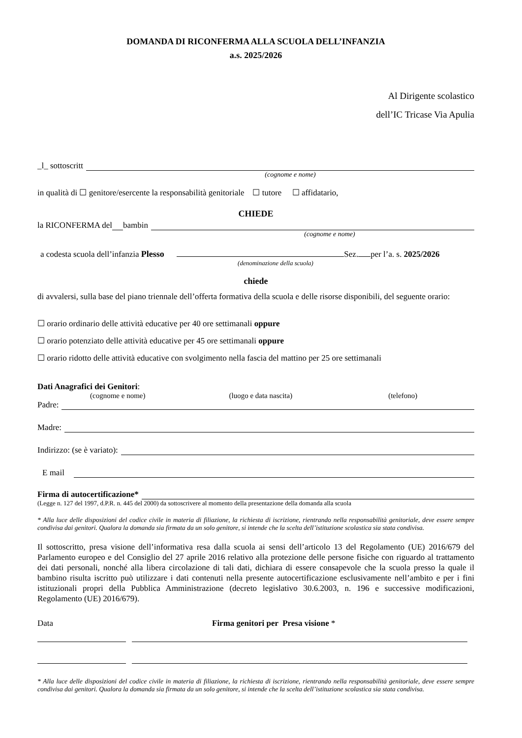DOMANDA DI RICONFERMA ALLA SCUOLA DELL’INFANZIA
a.s. 2025/2026
Al Dirigente scolastico
dell’IC Tricase Via Apulia
_l_ sottoscritt
(cognome e nome)
in qualità di ☐ genitore/esercente la responsabilità genitoriale ☐ tutore ☐ affidatario,
CHIEDE
la RICONFERMA del bambin
(cognome e nome)
a codesta scuola dell’infanzia Plesso Sez. per l’a. s. 2025/2026
(denominazione della scuola)
chiede
di avvalersi, sulla base del piano triennale dell’offerta formativa della scuola e delle risorse disponibili, del seguente orario:
☐ orario ordinario delle attività educative per 40 ore settimanali oppure
☐ orario potenziato delle attività educative per 45 ore settimanali oppure
☐ orario ridotto delle attività educative con svolgimento nella fascia del mattino per 25 ore settimanali
Dati Anagrafici dei Genitori:
(cognome e nome) (luogo e data nascita) (telefono)
Padre:
Madre:
Indirizzo: (se è variato):
E mail
Firma di autocertificazione*
(Legge n. 127 del 1997, d.P.R. n. 445 del 2000) da sottoscrivere al momento della presentazione della domanda alla scuola
* Alla luce delle disposizioni del codice civile in materia di filiazione, la richiesta di iscrizione, rientrando nella responsabilità genitoriale, deve essere sempre condivisa dai genitori. Qualora la domanda sia firmata da un solo genitore, si intende che la scelta dell’istituzione scolastica sia stata condivisa.
Il sottoscritto, presa visione dell’informativa resa dalla scuola ai sensi dell’articolo 13 del Regolamento (UE) 2016/679 del Parlamento europeo e del Consiglio del 27 aprile 2016 relativo alla protezione delle persone fisiche con riguardo al trattamento dei dati personali, nonché alla libera circolazione di tali dati, dichiara di essere consapevole che la scuola presso la quale il bambino risulta iscritto può utilizzare i dati contenuti nella presente autocertificazione esclusivamente nell’ambito e per i fini istituzionali propri della Pubblica Amministrazione (decreto legislativo 30.6.2003, n. 196 e successive modificazioni, Regolamento (UE) 2016/679).
Data Firma genitori per Presa visione *
* Alla luce delle disposizioni del codice civile in materia di filiazione, la richiesta di iscrizione, rientrando nella responsabilità genitoriale, deve essere sempre condivisa dai genitori. Qualora la domanda sia firmata da un solo genitore, si intende che la scelta dell’istituzione scolastica sia stata condivisa.